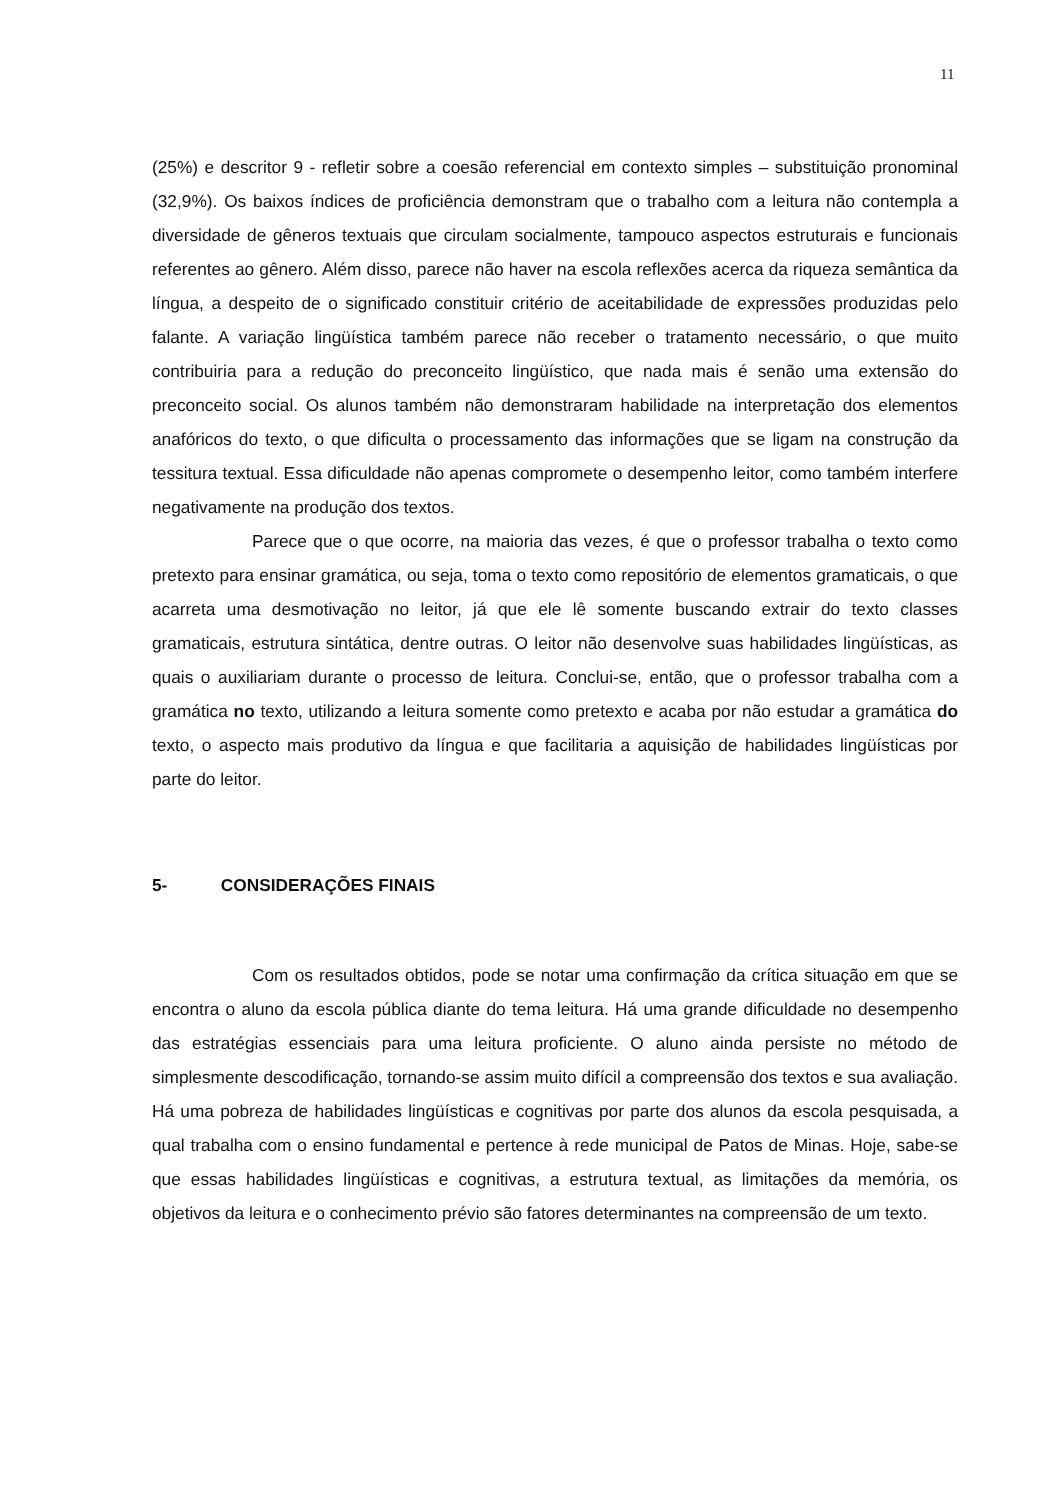11
(25%) e descritor 9 - refletir sobre a coesão referencial em contexto simples – substituição pronominal (32,9%). Os baixos índices de proficiência demonstram que o trabalho com a leitura não contempla a diversidade de gêneros textuais que circulam socialmente, tampouco aspectos estruturais e funcionais referentes ao gênero. Além disso, parece não haver na escola reflexões acerca da riqueza semântica da língua, a despeito de o significado constituir critério de aceitabilidade de expressões produzidas pelo falante. A variação lingüística também parece não receber o tratamento necessário, o que muito contribuiria para a redução do preconceito lingüístico, que nada mais é senão uma extensão do preconceito social. Os alunos também não demonstraram habilidade na interpretação dos elementos anafóricos do texto, o que dificulta o processamento das informações que se ligam na construção da tessitura textual. Essa dificuldade não apenas compromete o desempenho leitor, como também interfere negativamente na produção dos textos.
Parece que o que ocorre, na maioria das vezes, é que o professor trabalha o texto como pretexto para ensinar gramática, ou seja, toma o texto como repositório de elementos gramaticais, o que acarreta uma desmotivação no leitor, já que ele lê somente buscando extrair do texto classes gramaticais, estrutura sintática, dentre outras. O leitor não desenvolve suas habilidades lingüísticas, as quais o auxiliariam durante o processo de leitura. Conclui-se, então, que o professor trabalha com a gramática no texto, utilizando a leitura somente como pretexto e acaba por não estudar a gramática do texto, o aspecto mais produtivo da língua e que facilitaria a aquisição de habilidades lingüísticas por parte do leitor.
5- CONSIDERAÇÕES FINAIS
Com os resultados obtidos, pode se notar uma confirmação da crítica situação em que se encontra o aluno da escola pública diante do tema leitura. Há uma grande dificuldade no desempenho das estratégias essenciais para uma leitura proficiente. O aluno ainda persiste no método de simplesmente descodificação, tornando-se assim muito difícil a compreensão dos textos e sua avaliação. Há uma pobreza de habilidades lingüísticas e cognitivas por parte dos alunos da escola pesquisada, a qual trabalha com o ensino fundamental e pertence à rede municipal de Patos de Minas. Hoje, sabe-se que essas habilidades lingüísticas e cognitivas, a estrutura textual, as limitações da memória, os objetivos da leitura e o conhecimento prévio são fatores determinantes na compreensão de um texto.